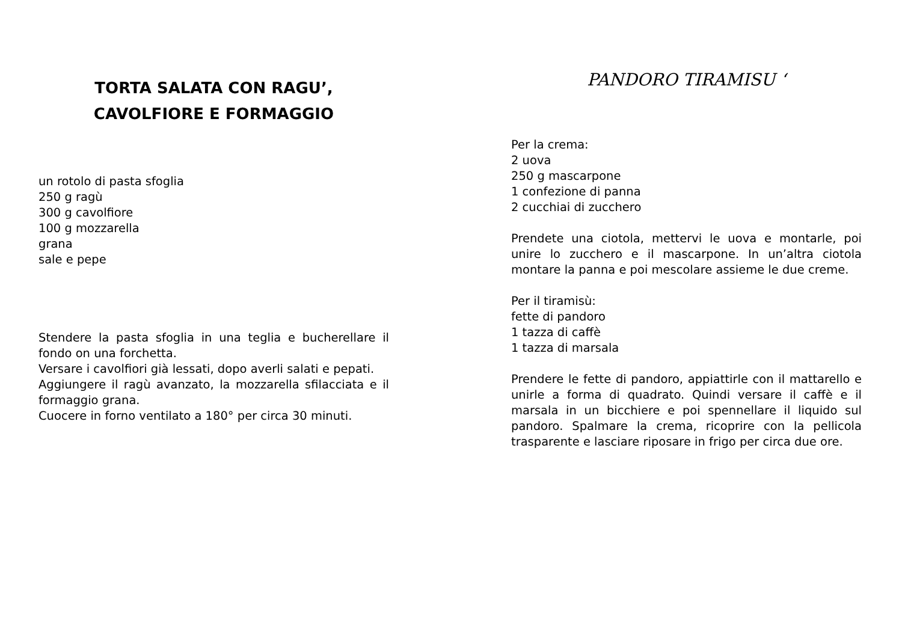TORTA SALATA CON RAGU’,
CAVOLFIORE E FORMAGGIO
un rotolo di pasta sfoglia
250 g ragù
300 g cavolfiore
100 g mozzarella
grana
sale e pepe
Stendere la pasta sfoglia in una teglia e bucherellare il fondo on una forchetta.
Versare i cavolfiori già lessati, dopo averli salati e pepati.
Aggiungere il ragù avanzato, la mozzarella sfilacciata e il formaggio grana.
Cuocere in forno ventilato a 180° per circa 30 minuti.
PANDORO TIRAMISU ‘
Per la crema:
2 uova
250 g mascarpone
1 confezione di panna
2 cucchiai di zucchero
Prendete una ciotola, mettervi le uova e montarle, poi unire lo zucchero e il mascarpone. In un’altra ciotola montare la panna e poi mescolare assieme le due creme.
Per il tiramisù:
fette di pandoro
1 tazza di caffè
1 tazza di marsala
Prendere le fette di pandoro, appiattirle con il mattarello e unirle a forma di quadrato. Quindi versare il caffè e il marsala in un bicchiere e poi spennellare il liquido sul pandoro. Spalmare la crema, ricoprire con la pellicola trasparente e lasciare riposare in frigo per circa due ore.